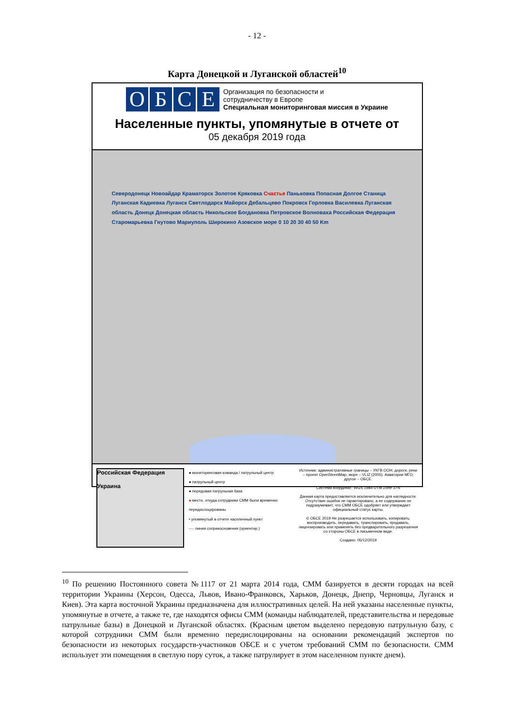- 12 -
Карта Донецкой и Луганской областей<sup>10</sup>
ОБСЕ
Организация по безопасности и
сотрудничеству в Европе
Специальная мониторинговая миссия в Украине
Населенные пункты, упомянутые в отчете от
05 декабря 2019 года
Северодонецк Новоайдар Краматорск Золотое Кряковка Счастье Паньковка Попасная Долгое Станица Луганская Кадиевка Луганск Светлодарск Майорск Дебальцево Покровск Горловка Василевка Луганская область Донецк Донецкая область Никольское Богдановка Петровское Волноваха Российская Федерация Старомарьевка Гнутово Мариуполь Широкино Азовское море 0 10 20 30 40 50 Km
Российская Федерация
Украина
● мониторинговая команда / патрульный центр
● патрульный центр
● передовая патрульная база
● место, откуда сотрудники СММ были временно передислоцированы
• упомянутый в отчете населенный пункт
---- линия соприкосновения (ориентир.)
Источник: административные границы – УКГВ ООН; дороги, реки – проект OpenStreetMap, море – VLIZ (2005). Акватории МГО; другое – ОБСЕ.
Система координат: WGS 1984 UTM Zone 37N
Данная карта предоставляется исключительно для наглядности. Отсутствие ошибок не гарантировано, а ее содержание не подразумевает, что СММ ОБСЕ одобряет или утверждает официальный статус карты.
© ОБСЕ 2019 Не разрешается использовать, копировать, воспроизводить, передавать, транслировать, продавать, лицензировать или применять без предварительного разрешения со стороны ОБСЕ в письменном виде.
Создано: 05/12/2019
<sup>10</sup> По решению Постоянного совета №1117 от 21 марта 2014 года, СММ базируется в десяти городах на всей территории Украины (Херсон, Одесса, Львов, Ивано-Франковск, Харьков, Донецк, Днепр, Черновцы, Луганск и Киев). Эта карта восточной Украины предназначена для иллюстративных целей. На ней указаны населенные пункты, упомянутые в отчете, а также те, где находятся офисы СММ (команды наблюдателей, представительства и передовые патрульные базы) в Донецкой и Луганской областях. (Красным цветом выделено передовую патрульную базу, с которой сотрудники СММ были временно передислоцированы на основании рекомендаций экспертов по безопасности из некоторых государств-участников ОБСЕ и с учетом требований СММ по безопасности. СММ использует эти помещения в светлую пору суток, а также патрулирует в этом населенном пункте днем).